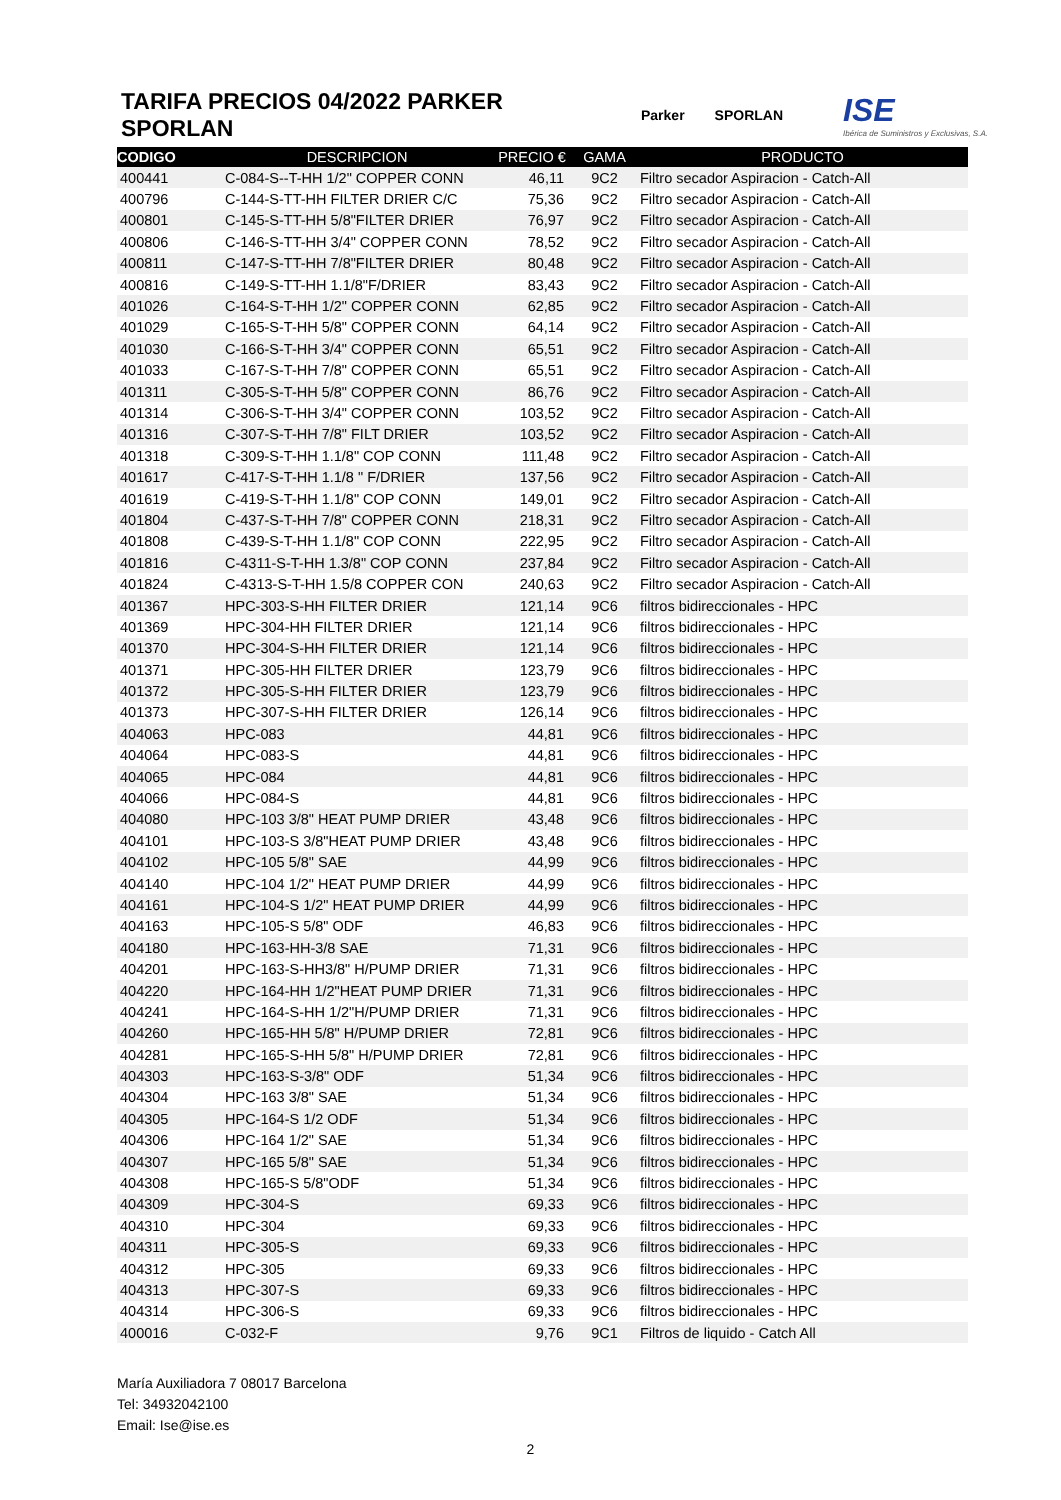TARIFA PRECIOS 04/2022 PARKER SPORLAN
Parker SPORLAN ISE
Ibérica de Suministros y Exclusivas, S.A.
| CODIGO | DESCRIPCION | PRECIO € | GAMA | PRODUCTO |
| --- | --- | --- | --- | --- |
| 400441 | C-084-S--T-HH 1/2" COPPER CONN | 46,11 | 9C2 | Filtro secador Aspiracion - Catch-All |
| 400796 | C-144-S-TT-HH FILTER DRIER C/C | 75,36 | 9C2 | Filtro secador Aspiracion - Catch-All |
| 400801 | C-145-S-TT-HH 5/8"FILTER DRIER | 76,97 | 9C2 | Filtro secador Aspiracion - Catch-All |
| 400806 | C-146-S-TT-HH 3/4" COPPER CONN | 78,52 | 9C2 | Filtro secador Aspiracion - Catch-All |
| 400811 | C-147-S-TT-HH 7/8"FILTER DRIER | 80,48 | 9C2 | Filtro secador Aspiracion - Catch-All |
| 400816 | C-149-S-TT-HH 1.1/8"F/DRIER | 83,43 | 9C2 | Filtro secador Aspiracion - Catch-All |
| 401026 | C-164-S-T-HH 1/2" COPPER CONN | 62,85 | 9C2 | Filtro secador Aspiracion - Catch-All |
| 401029 | C-165-S-T-HH 5/8" COPPER CONN | 64,14 | 9C2 | Filtro secador Aspiracion - Catch-All |
| 401030 | C-166-S-T-HH 3/4" COPPER CONN | 65,51 | 9C2 | Filtro secador Aspiracion - Catch-All |
| 401033 | C-167-S-T-HH 7/8" COPPER CONN | 65,51 | 9C2 | Filtro secador Aspiracion - Catch-All |
| 401311 | C-305-S-T-HH 5/8" COPPER CONN | 86,76 | 9C2 | Filtro secador Aspiracion - Catch-All |
| 401314 | C-306-S-T-HH 3/4" COPPER CONN | 103,52 | 9C2 | Filtro secador Aspiracion - Catch-All |
| 401316 | C-307-S-T-HH 7/8" FILT DRIER | 103,52 | 9C2 | Filtro secador Aspiracion - Catch-All |
| 401318 | C-309-S-T-HH 1.1/8" COP CONN | 111,48 | 9C2 | Filtro secador Aspiracion - Catch-All |
| 401617 | C-417-S-T-HH 1.1/8 " F/DRIER | 137,56 | 9C2 | Filtro secador Aspiracion - Catch-All |
| 401619 | C-419-S-T-HH 1.1/8" COP CONN | 149,01 | 9C2 | Filtro secador Aspiracion - Catch-All |
| 401804 | C-437-S-T-HH 7/8" COPPER CONN | 218,31 | 9C2 | Filtro secador Aspiracion - Catch-All |
| 401808 | C-439-S-T-HH 1.1/8" COP CONN | 222,95 | 9C2 | Filtro secador Aspiracion - Catch-All |
| 401816 | C-4311-S-T-HH 1.3/8" COP CONN | 237,84 | 9C2 | Filtro secador Aspiracion - Catch-All |
| 401824 | C-4313-S-T-HH 1.5/8 COPPER CON | 240,63 | 9C2 | Filtro secador Aspiracion - Catch-All |
| 401367 | HPC-303-S-HH FILTER DRIER | 121,14 | 9C6 | filtros bidireccionales - HPC |
| 401369 | HPC-304-HH FILTER DRIER | 121,14 | 9C6 | filtros bidireccionales - HPC |
| 401370 | HPC-304-S-HH FILTER DRIER | 121,14 | 9C6 | filtros bidireccionales - HPC |
| 401371 | HPC-305-HH FILTER DRIER | 123,79 | 9C6 | filtros bidireccionales - HPC |
| 401372 | HPC-305-S-HH FILTER DRIER | 123,79 | 9C6 | filtros bidireccionales - HPC |
| 401373 | HPC-307-S-HH FILTER DRIER | 126,14 | 9C6 | filtros bidireccionales - HPC |
| 404063 | HPC-083 | 44,81 | 9C6 | filtros bidireccionales - HPC |
| 404064 | HPC-083-S | 44,81 | 9C6 | filtros bidireccionales - HPC |
| 404065 | HPC-084 | 44,81 | 9C6 | filtros bidireccionales - HPC |
| 404066 | HPC-084-S | 44,81 | 9C6 | filtros bidireccionales - HPC |
| 404080 | HPC-103 3/8" HEAT PUMP DRIER | 43,48 | 9C6 | filtros bidireccionales - HPC |
| 404101 | HPC-103-S 3/8"HEAT PUMP DRIER | 43,48 | 9C6 | filtros bidireccionales - HPC |
| 404102 | HPC-105 5/8" SAE | 44,99 | 9C6 | filtros bidireccionales - HPC |
| 404140 | HPC-104 1/2" HEAT PUMP DRIER | 44,99 | 9C6 | filtros bidireccionales - HPC |
| 404161 | HPC-104-S 1/2" HEAT PUMP DRIER | 44,99 | 9C6 | filtros bidireccionales - HPC |
| 404163 | HPC-105-S 5/8" ODF | 46,83 | 9C6 | filtros bidireccionales - HPC |
| 404180 | HPC-163-HH-3/8 SAE | 71,31 | 9C6 | filtros bidireccionales - HPC |
| 404201 | HPC-163-S-HH3/8" H/PUMP DRIER | 71,31 | 9C6 | filtros bidireccionales - HPC |
| 404220 | HPC-164-HH 1/2"HEAT PUMP DRIER | 71,31 | 9C6 | filtros bidireccionales - HPC |
| 404241 | HPC-164-S-HH 1/2"H/PUMP DRIER | 71,31 | 9C6 | filtros bidireccionales - HPC |
| 404260 | HPC-165-HH 5/8" H/PUMP DRIER | 72,81 | 9C6 | filtros bidireccionales - HPC |
| 404281 | HPC-165-S-HH 5/8" H/PUMP DRIER | 72,81 | 9C6 | filtros bidireccionales - HPC |
| 404303 | HPC-163-S-3/8" ODF | 51,34 | 9C6 | filtros bidireccionales - HPC |
| 404304 | HPC-163 3/8" SAE | 51,34 | 9C6 | filtros bidireccionales - HPC |
| 404305 | HPC-164-S 1/2 ODF | 51,34 | 9C6 | filtros bidireccionales - HPC |
| 404306 | HPC-164 1/2" SAE | 51,34 | 9C6 | filtros bidireccionales - HPC |
| 404307 | HPC-165 5/8" SAE | 51,34 | 9C6 | filtros bidireccionales - HPC |
| 404308 | HPC-165-S 5/8"ODF | 51,34 | 9C6 | filtros bidireccionales - HPC |
| 404309 | HPC-304-S | 69,33 | 9C6 | filtros bidireccionales - HPC |
| 404310 | HPC-304 | 69,33 | 9C6 | filtros bidireccionales - HPC |
| 404311 | HPC-305-S | 69,33 | 9C6 | filtros bidireccionales - HPC |
| 404312 | HPC-305 | 69,33 | 9C6 | filtros bidireccionales - HPC |
| 404313 | HPC-307-S | 69,33 | 9C6 | filtros bidireccionales - HPC |
| 404314 | HPC-306-S | 69,33 | 9C6 | filtros bidireccionales - HPC |
| 400016 | C-032-F | 9,76 | 9C1 | Filtros de liquido - Catch All |
María Auxiliadora 7 08017 Barcelona
Tel: 34932042100
Email: Ise@ise.es
2